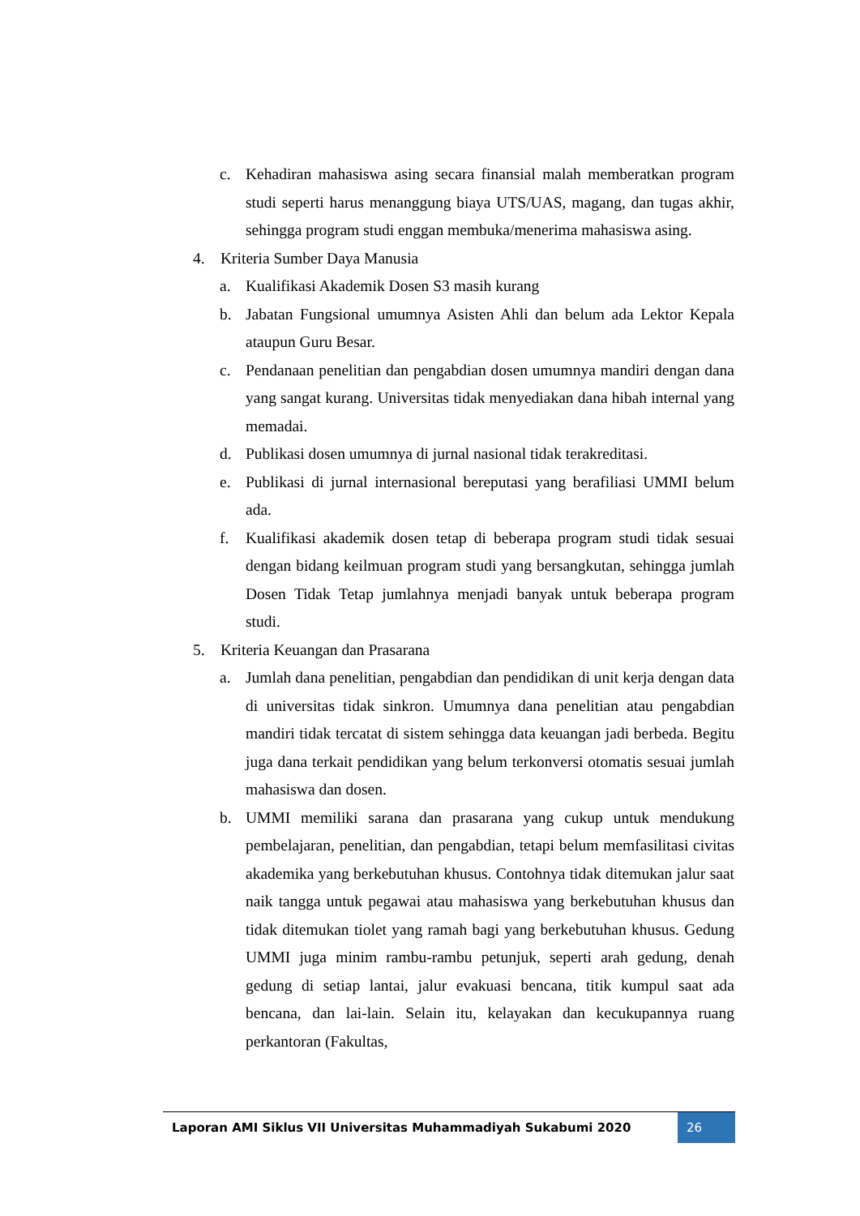c. Kehadiran mahasiswa asing secara finansial malah memberatkan program studi seperti harus menanggung biaya UTS/UAS, magang, dan tugas akhir, sehingga program studi enggan membuka/menerima mahasiswa asing.
4. Kriteria Sumber Daya Manusia
a. Kualifikasi Akademik Dosen S3 masih kurang
b. Jabatan Fungsional umumnya Asisten Ahli dan belum ada Lektor Kepala ataupun Guru Besar.
c. Pendanaan penelitian dan pengabdian dosen umumnya mandiri dengan dana yang sangat kurang. Universitas tidak menyediakan dana hibah internal yang memadai.
d. Publikasi dosen umumnya di jurnal nasional tidak terakreditasi.
e. Publikasi di jurnal internasional bereputasi yang berafiliasi UMMI belum ada.
f. Kualifikasi akademik dosen tetap di beberapa program studi tidak sesuai dengan bidang keilmuan program studi yang bersangkutan, sehingga jumlah Dosen Tidak Tetap jumlahnya menjadi banyak untuk beberapa program studi.
5. Kriteria Keuangan dan Prasarana
a. Jumlah dana penelitian, pengabdian dan pendidikan di unit kerja dengan data di universitas tidak sinkron. Umumnya dana penelitian atau pengabdian mandiri tidak tercatat di sistem sehingga data keuangan jadi berbeda. Begitu juga dana terkait pendidikan yang belum terkonversi otomatis sesuai jumlah mahasiswa dan dosen.
b. UMMI memiliki sarana dan prasarana yang cukup untuk mendukung pembelajaran, penelitian, dan pengabdian, tetapi belum memfasilitasi civitas akademika yang berkebutuhan khusus. Contohnya tidak ditemukan jalur saat naik tangga untuk pegawai atau mahasiswa yang berkebutuhan khusus dan tidak ditemukan tiolet yang ramah bagi yang berkebutuhan khusus. Gedung UMMI juga minim rambu-rambu petunjuk, seperti arah gedung, denah gedung di setiap lantai, jalur evakuasi bencana, titik kumpul saat ada bencana, dan lai-lain. Selain itu, kelayakan dan kecukupannya ruang perkantoran (Fakultas,
Laporan AMI Siklus VII Universitas Muhammadiyah Sukabumi 2020
26